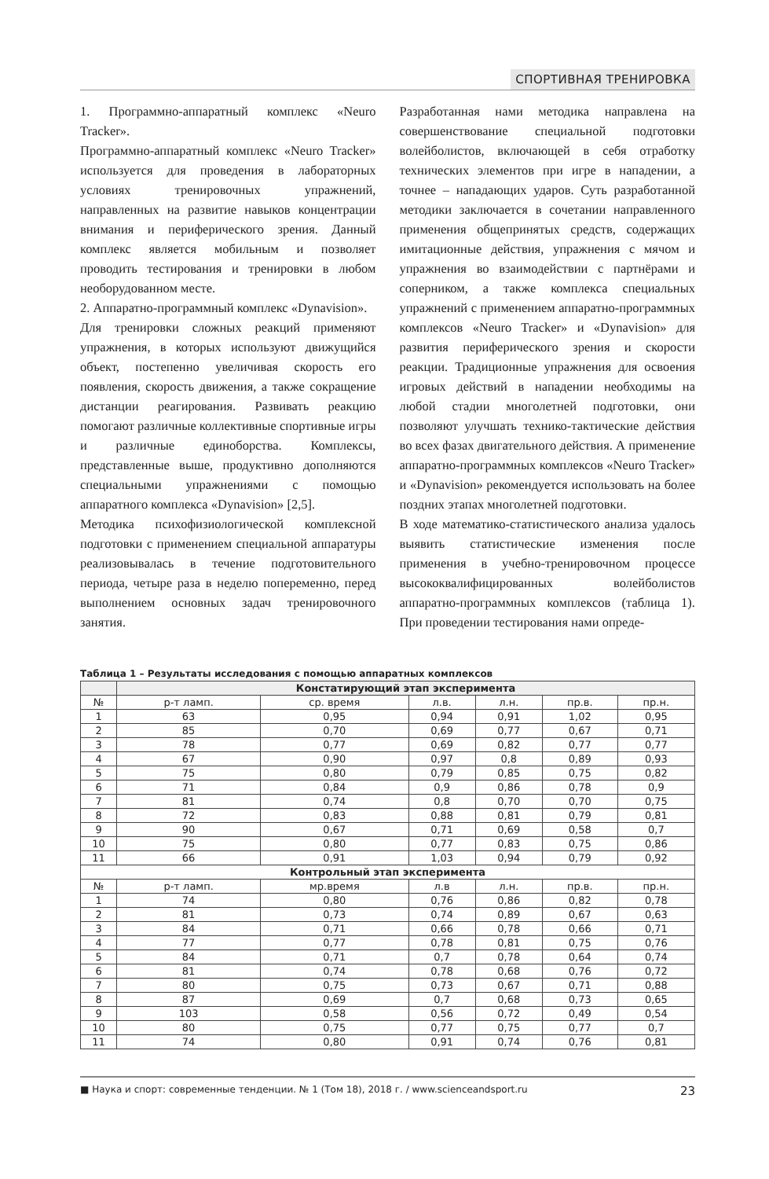СПОРТИВНАЯ ТРЕНИРОВКА
1. Программно-аппаратный комплекс «Neuro Tracker».
Программно-аппаратный комплекс «Neuro Tracker» используется для проведения в лабораторных условиях тренировочных упражнений, направленных на развитие навыков концентрации внимания и периферического зрения. Данный комплекс является мобильным и позволяет проводить тестирования и тренировки в любом необорудованном месте.
2. Аппаратно-программный комплекс «Dynavision».
Для тренировки сложных реакций применяют упражнения, в которых используют движущийся объект, постепенно увеличивая скорость его появления, скорость движения, а также сокращение дистанции реагирования. Развивать реакцию помогают различные коллективные спортивные игры и различные единоборства. Комплексы, представленные выше, продуктивно дополняются специальными упражнениями с помощью аппаратного комплекса «Dynavision» [2,5].
Методика психофизиологической комплексной подготовки с применением специальной аппаратуры реализовывалась в течение подготовительного периода, четыре раза в неделю попеременно, перед выполнением основных задач тренировочного занятия.
Разработанная нами методика направлена на совершенствование специальной подготовки волейболистов, включающей в себя отработку технических элементов при игре в нападении, а точнее – нападающих ударов. Суть разработанной методики заключается в сочетании направленного применения общепринятых средств, содержащих имитационные действия, упражнения с мячом и упражнения во взаимодействии с партнёрами и соперником, а также комплекса специальных упражнений с применением аппаратно-программных комплексов «Neuro Tracker» и «Dynavision» для развития периферического зрения и скорости реакции. Традиционные упражнения для освоения игровых действий в нападении необходимы на любой стадии многолетней подготовки, они позволяют улучшать технико-тактические действия во всех фазах двигательного действия. А применение аппаратно-программных комплексов «Neuro Tracker» и «Dynavision» рекомендуется использовать на более поздних этапах многолетней подготовки.
В ходе математико-статистического анализа удалось выявить статистические изменения после применения в учебно-тренировочном процессе высококвалифицированных волейболистов аппаратно-программных комплексов (таблица 1). При проведении тестирования нами опреде-
Таблица 1 – Результаты исследования с помощью аппаратных комплексов
| | Констатирующий этап эксперимента | | | | | |
| --- | --- | --- | --- | --- | --- | --- |
| № | р-т ламп. | ср. время | л.в. | л.н. | пр.в. | пр.н. |
| 1 | 63 | 0,95 | 0,94 | 0,91 | 1,02 | 0,95 |
| 2 | 85 | 0,70 | 0,69 | 0,77 | 0,67 | 0,71 |
| 3 | 78 | 0,77 | 0,69 | 0,82 | 0,77 | 0,77 |
| 4 | 67 | 0,90 | 0,97 | 0,8 | 0,89 | 0,93 |
| 5 | 75 | 0,80 | 0,79 | 0,85 | 0,75 | 0,82 |
| 6 | 71 | 0,84 | 0,9 | 0,86 | 0,78 | 0,9 |
| 7 | 81 | 0,74 | 0,8 | 0,70 | 0,70 | 0,75 |
| 8 | 72 | 0,83 | 0,88 | 0,81 | 0,79 | 0,81 |
| 9 | 90 | 0,67 | 0,71 | 0,69 | 0,58 | 0,7 |
| 10 | 75 | 0,80 | 0,77 | 0,83 | 0,75 | 0,86 |
| 11 | 66 | 0,91 | 1,03 | 0,94 | 0,79 | 0,92 |
| Контрольный этап эксперимента | | | | | | |
| № | р-т ламп. | мр.время | л.в | л.н. | пр.в. | пр.н. |
| 1 | 74 | 0,80 | 0,76 | 0,86 | 0,82 | 0,78 |
| 2 | 81 | 0,73 | 0,74 | 0,89 | 0,67 | 0,63 |
| 3 | 84 | 0,71 | 0,66 | 0,78 | 0,66 | 0,71 |
| 4 | 77 | 0,77 | 0,78 | 0,81 | 0,75 | 0,76 |
| 5 | 84 | 0,71 | 0,7 | 0,78 | 0,64 | 0,74 |
| 6 | 81 | 0,74 | 0,78 | 0,68 | 0,76 | 0,72 |
| 7 | 80 | 0,75 | 0,73 | 0,67 | 0,71 | 0,88 |
| 8 | 87 | 0,69 | 0,7 | 0,68 | 0,73 | 0,65 |
| 9 | 103 | 0,58 | 0,56 | 0,72 | 0,49 | 0,54 |
| 10 | 80 | 0,75 | 0,77 | 0,75 | 0,77 | 0,7 |
| 11 | 74 | 0,80 | 0,91 | 0,74 | 0,76 | 0,81 |
■ Наука и спорт: современные тенденции. № 1 (Том 18), 2018 г. / www.scienceandsport.ru 23